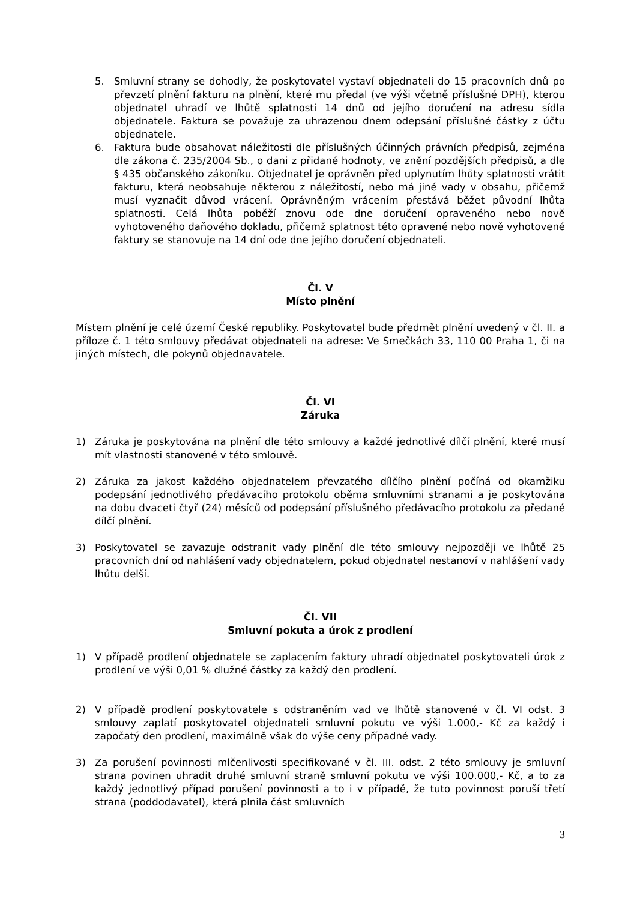5. Smluvní strany se dohodly, že poskytovatel vystaví objednateli do 15 pracovních dnů po převzetí plnění fakturu na plnění, které mu předal (ve výši včetně příslušné DPH), kterou objednatel uhradí ve lhůtě splatnosti 14 dnů od jejího doručení na adresu sídla objednatele. Faktura se považuje za uhrazenou dnem odepsání příslušné částky z účtu objednatele.
6. Faktura bude obsahovat náležitosti dle příslušných účinných právních předpisů, zejména dle zákona č. 235/2004 Sb., o dani z přidané hodnoty, ve znění pozdějších předpisů, a dle § 435 občanského zákoníku. Objednatel je oprávněn před uplynutím lhůty splatnosti vrátit fakturu, která neobsahuje některou z náležitostí, nebo má jiné vady v obsahu, přičemž musí vyznačit důvod vrácení. Oprávněným vrácením přestává běžet původní lhůta splatnosti. Celá lhůta poběží znovu ode dne doručení opraveného nebo nově vyhotoveného daňového dokladu, přičemž splatnost této opravené nebo nově vyhotovené faktury se stanovuje na 14 dní ode dne jejího doručení objednateli.
Čl. V
Místo plnění
Místem plnění je celé území České republiky. Poskytovatel bude předmět plnění uvedený v čl. II. a příloze č. 1 této smlouvy předávat objednateli na adrese: Ve Smečkách 33, 110 00 Praha 1, či na jiných místech, dle pokynů objednavatele.
Čl. VI
Záruka
1) Záruka je poskytována na plnění dle této smlouvy a každé jednotlivé dílčí plnění, které musí mít vlastnosti stanovené v této smlouvě.
2) Záruka za jakost každého objednatelem převzatého dílčího plnění počíná od okamžiku podepsání jednotlivého předávacího protokolu oběma smluvními stranami a je poskytována na dobu dvaceti čtyř (24) měsíců od podepsání příslušného předávacího protokolu za předané dílčí plnění.
3) Poskytovatel se zavazuje odstranit vady plnění dle této smlouvy nejpozději ve lhůtě 25 pracovních dní od nahlášení vady objednatelem, pokud objednatel nestanoví v nahlášení vady lhůtu delší.
Čl. VII
Smluvní pokuta a úrok z prodlení
1) V případě prodlení objednatele se zaplacením faktury uhradí objednatel poskytovateli úrok z prodlení ve výši 0,01 % dlužné částky za každý den prodlení.
2) V případě prodlení poskytovatele s odstraněním vad ve lhůtě stanovené v čl. VI odst. 3 smlouvy zaplatí poskytovatel objednateli smluvní pokutu ve výši 1.000,- Kč za každý i započatý den prodlení, maximálně však do výše ceny případné vady.
3) Za porušení povinnosti mlčenlivosti specifikované v čl. III. odst. 2 této smlouvy je smluvní strana povinen uhradit druhé smluvní straně smluvní pokutu ve výši 100.000,- Kč, a to za každý jednotlivý případ porušení povinnosti a to i v případě, že tuto povinnost poruší třetí strana (poddodavatel), která plnila část smluvních
3